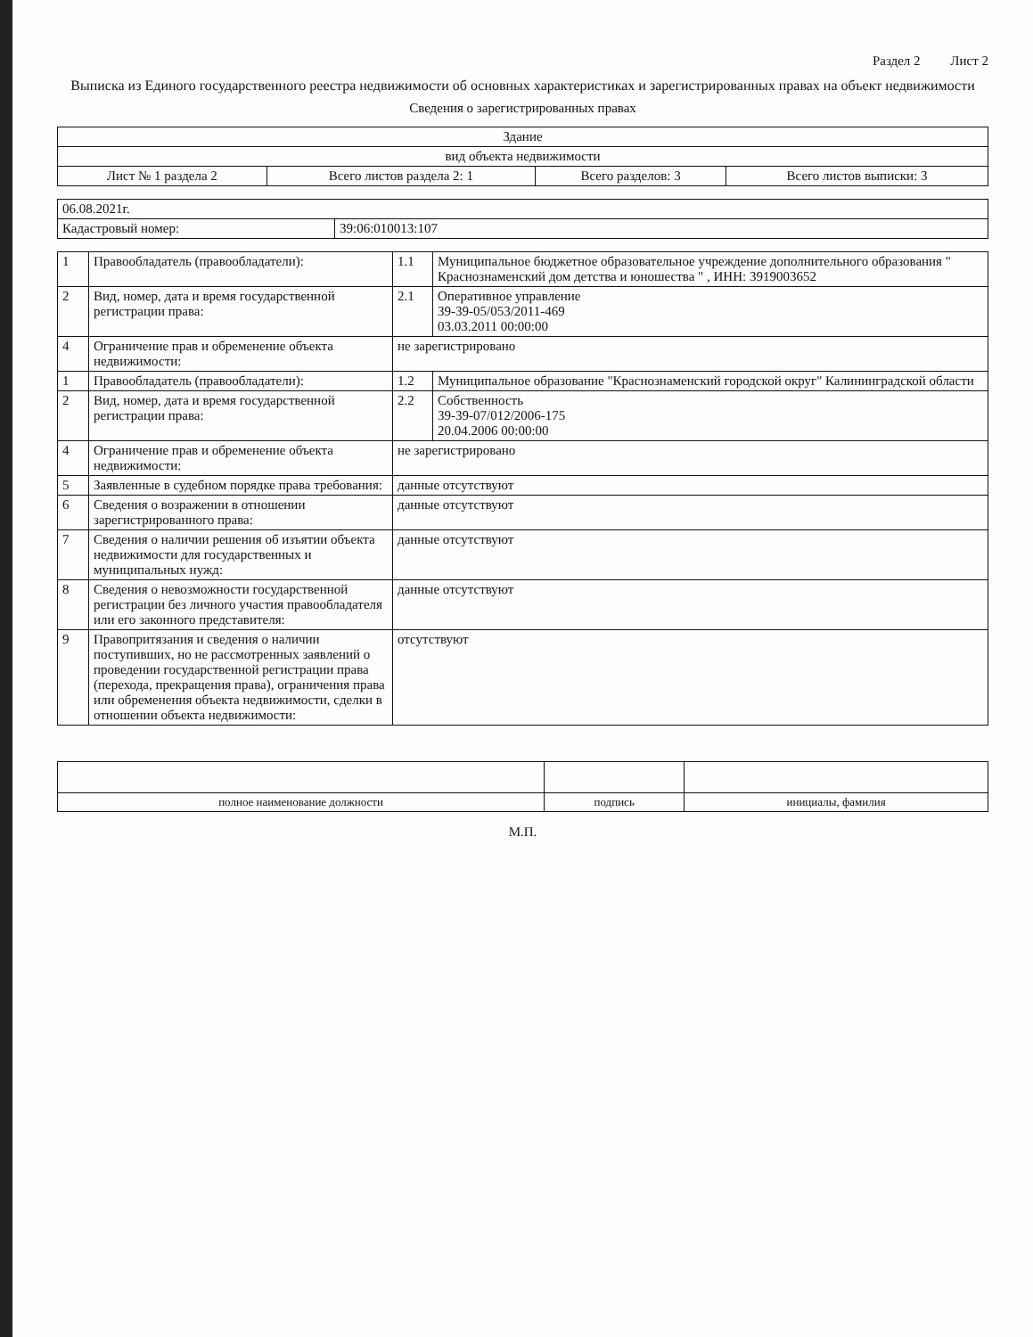Раздел 2 Лист 2
Выписка из Единого государственного реестра недвижимости об основных характеристиках и зарегистрированных правах на объект недвижимости
Сведения о зарегистрированных правах
| Здание | | | |
| вид объекта недвижимости | | | |
| Лист № 1 раздела 2 | Всего листов раздела 2: 1 | Всего разделов: 3 | Всего листов выписки: 3 |
| 06.08.2021г. | |
| Кадастровый номер: | 39:06:010013:107 |
| 1 | Правообладатель (правообладатели): | 1.1 | Муниципальное бюджетное образовательное учреждение дополнительного образования " Краснознаменский дом детства и юношества " , ИНН: 3919003652 |
| 2 | Вид, номер, дата и время государственной регистрации права: | 2.1 | Оперативное управление 39-39-05/053/2011-469 03.03.2011 00:00:00 |
| 4 | Ограничение прав и обременение объекта недвижимости: | не зарегистрировано | |
| 1 | Правообладатель (правообладатели): | 1.2 | Муниципальное образование "Краснознаменский городской округ" Калининградской области |
| 2 | Вид, номер, дата и время государственной регистрации права: | 2.2 | Собственность 39-39-07/012/2006-175 20.04.2006 00:00:00 |
| 4 | Ограничение прав и обременение объекта недвижимости: | не зарегистрировано | |
| 5 | Заявленные в судебном порядке права требования: | данные отсутствуют | |
| 6 | Сведения о возражении в отношении зарегистрированного права: | данные отсутствуют | |
| 7 | Сведения о наличии решения об изъятии объекта недвижимости для государственных и муниципальных нужд: | данные отсутствуют | |
| 8 | Сведения о невозможности государственной регистрации без личного участия правообладателя или его законного представителя: | данные отсутствуют | |
| 9 | Правопритязания и сведения о наличии поступивших, но не рассмотренных заявлений о проведении государственной регистрации права (перехода, прекращения права), ограничения права или обременения объекта недвижимости, сделки в отношении объекта недвижимости: | отсутствуют | |
| полное наименование должности | подпись | инициалы, фамилия |
М.П.